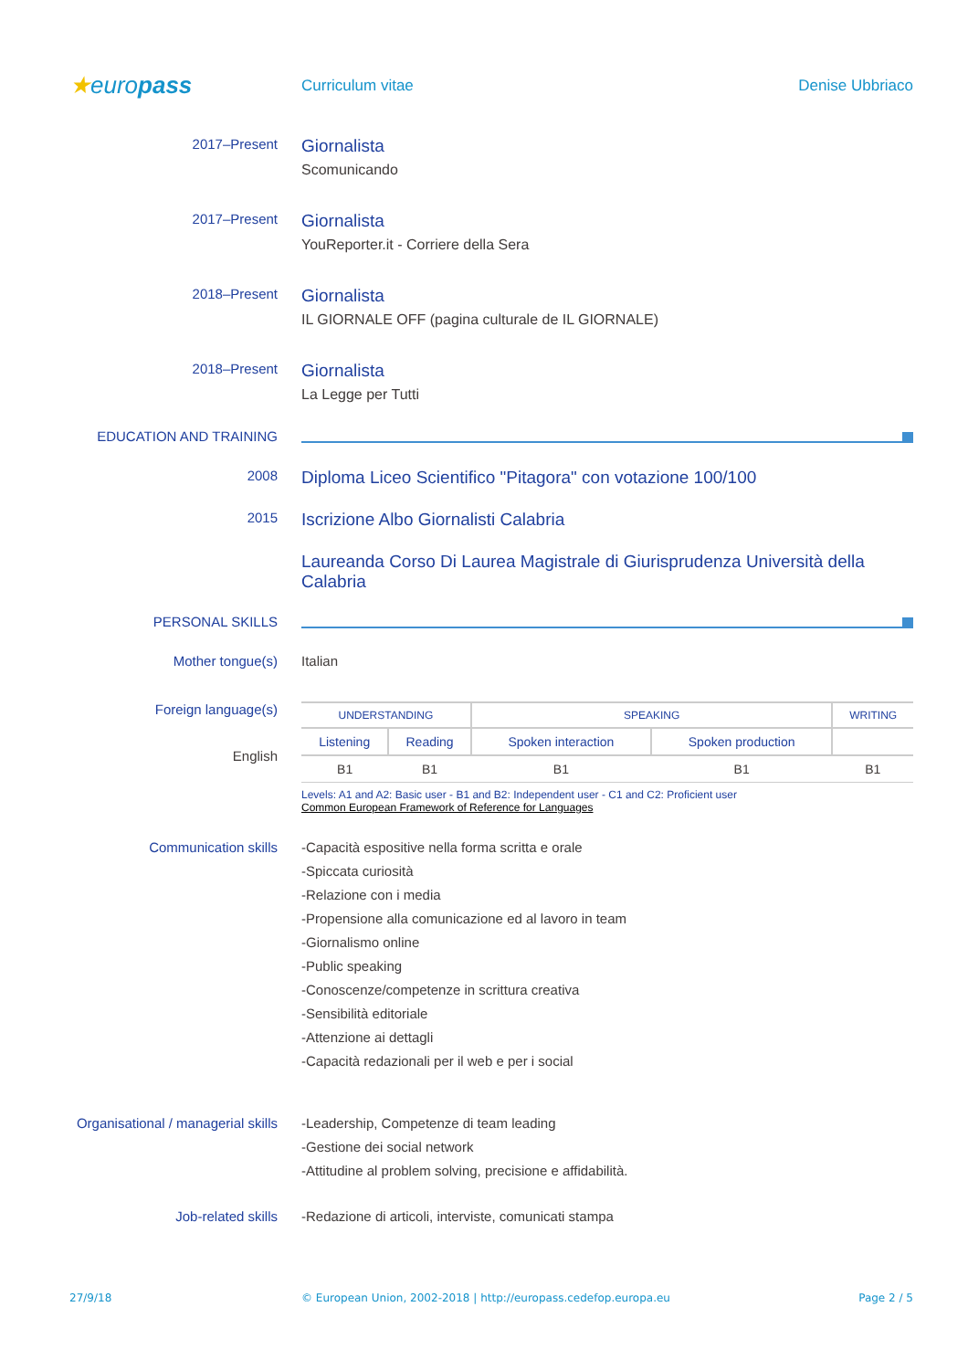★europass
Curriculum vitae Denise Ubbriaco
2017–Present
Giornalista
Scomunicando
2017–Present
Giornalista
YouReporter.it - Corriere della Sera
2018–Present
Giornalista
IL GIORNALE OFF (pagina culturale de IL GIORNALE)
2018–Present
Giornalista
La Legge per Tutti
EDUCATION AND TRAINING
2008
Diploma Liceo Scientifico "Pitagora" con votazione 100/100
2015
Iscrizione Albo Giornalisti Calabria
Laureanda Corso Di Laurea Magistrale di Giurisprudenza Università della Calabria
PERSONAL SKILLS
Mother tongue(s) Italian
Foreign language(s)
English
| UNDERSTANDING | | SPEAKING | | WRITING |
| Listening | Reading | Spoken interaction | Spoken production | |
| B1 | B1 | B1 | B1 | B1 |
Levels: A1 and A2: Basic user - B1 and B2: Independent user - C1 and C2: Proficient user
Common European Framework of Reference for Languages
Communication skills
-Capacità espositive nella forma scritta e orale
-Spiccata curiosità
-Relazione con i media
-Propensione alla comunicazione ed al lavoro in team
-Giornalismo online
-Public speaking
-Conoscenze/competenze in scrittura creativa
-Sensibilità editoriale
-Attenzione ai dettagli
-Capacità redazionali per il web e per i social
Organisational / managerial skills
-Leadership, Competenze di team leading
-Gestione dei social network
-Attitudine al problem solving, precisione e affidabilità.
Job-related skills -Redazione di articoli, interviste, comunicati stampa
27/9/18 © European Union, 2002-2018 | http://europass.cedefop.europa.eu
Page 2 / 5